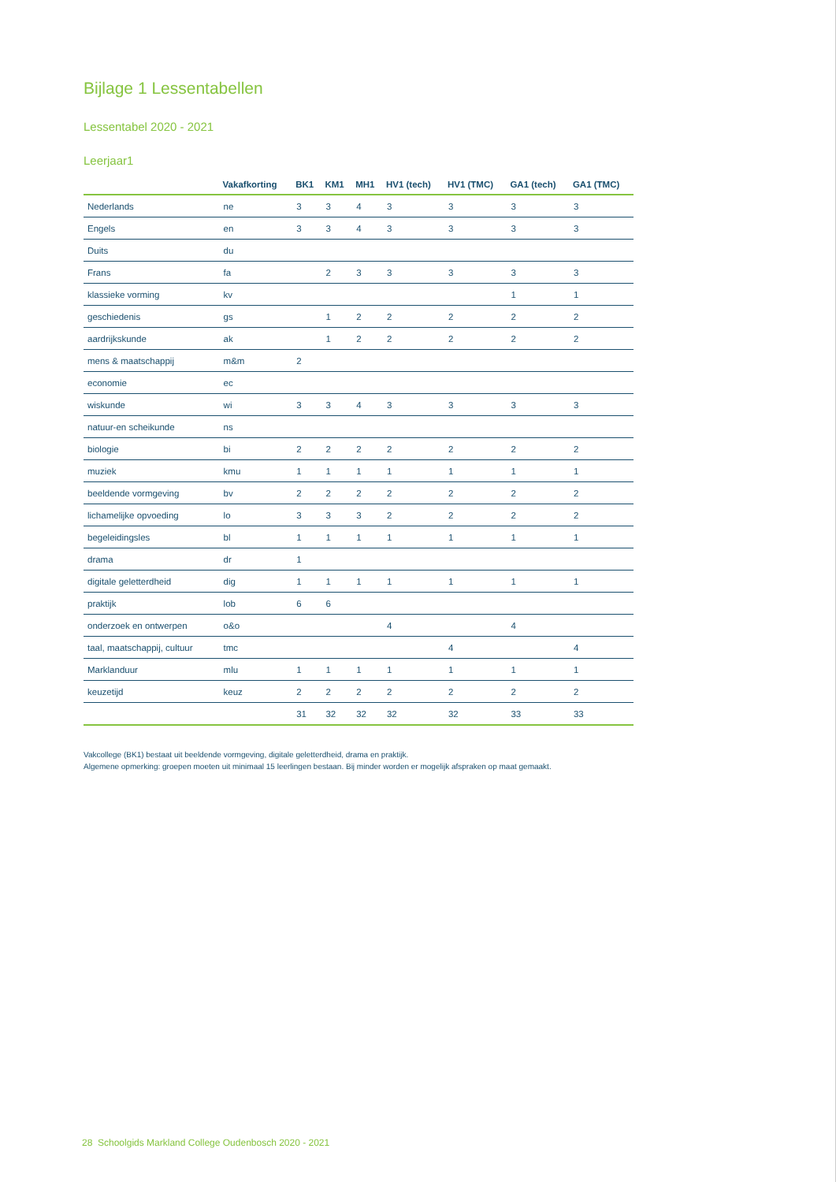Bijlage 1 Lessentabellen
Lessentabel 2020 - 2021
Leerjaar1
| | Vakafkorting | BK1 | KM1 | MH1 | HV1 (tech) | HV1 (TMC) | GA1 (tech) | GA1 (TMC) |
| --- | --- | --- | --- | --- | --- | --- | --- | --- |
| Nederlands | ne | 3 | 3 | 4 | 3 | 3 | 3 | 3 |
| Engels | en | 3 | 3 | 4 | 3 | 3 | 3 | 3 |
| Duits | du | | | | | | | |
| Frans | fa | | 2 | 3 | 3 | 3 | 3 | 3 |
| klassieke vorming | kv | | | | | | 1 | 1 |
| geschiedenis | gs | | 1 | 2 | 2 | 2 | 2 | 2 |
| aardrijkskunde | ak | | 1 | 2 | 2 | 2 | 2 | 2 |
| mens & maatschappij | m&m | 2 | | | | | | |
| economie | ec | | | | | | | |
| wiskunde | wi | 3 | 3 | 4 | 3 | 3 | 3 | 3 |
| natuur-en scheikunde | ns | | | | | | | |
| biologie | bi | 2 | 2 | 2 | 2 | 2 | 2 | 2 |
| muziek | kmu | 1 | 1 | 1 | 1 | 1 | 1 | 1 |
| beeldende vormgeving | bv | 2 | 2 | 2 | 2 | 2 | 2 | 2 |
| lichamelijke opvoeding | lo | 3 | 3 | 3 | 2 | 2 | 2 | 2 |
| begeleidingsles | bl | 1 | 1 | 1 | 1 | 1 | 1 | 1 |
| drama | dr | 1 | | | | | | |
| digitale geletterdheid | dig | 1 | 1 | 1 | 1 | 1 | 1 | 1 |
| praktijk | lob | 6 | 6 | | | | | |
| onderzoek en ontwerpen | o&o | | | | 4 | | 4 | |
| taal, maatschappij, cultuur | tmc | | | | | 4 | | 4 |
| Marklanduur | mlu | 1 | 1 | 1 | 1 | 1 | 1 | 1 |
| keuzetijd | keuz | 2 | 2 | 2 | 2 | 2 | 2 | 2 |
| | | 31 | 32 | 32 | 32 | 32 | 33 | 33 |
Vakcollege (BK1) bestaat uit beeldende vormgeving, digitale geletterdheid, drama en praktijk.
Algemene opmerking: groepen moeten uit minimaal 15 leerlingen bestaan. Bij minder worden er mogelijk afspraken op maat gemaakt.
28 Schoolgids Markland College Oudenbosch 2020 - 2021